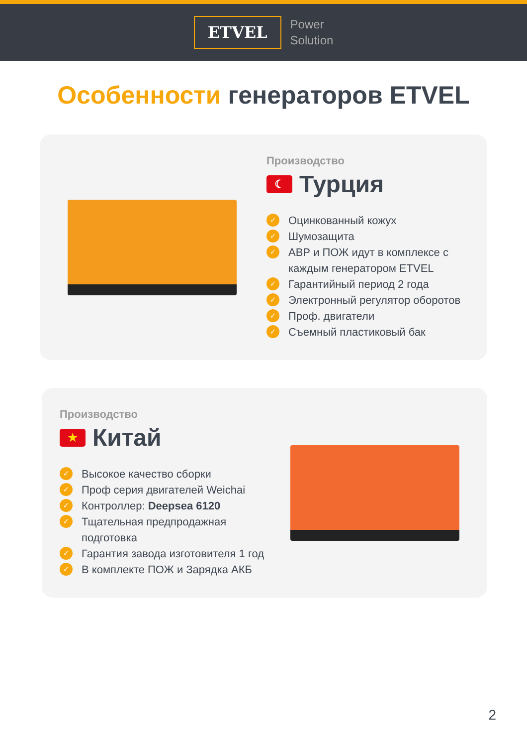ETVEL
Power
Solution
Особенности генераторов ETVEL
Производство
☾
Турция
✓ Оцинкованный кожух
✓ Шумозащита
✓ АВР и ПОЖ идут в комплексе с каждым генератором ETVEL
✓ Гарантийный период 2 года
✓ Электронный регулятор оборотов
✓ Проф. двигатели
✓ Съемный пластиковый бак
Производство
★
Китай
✓ Высокое качество сборки
✓ Проф серия двигателей Weichai
✓ Контроллер: Deepsea 6120
✓ Тщательная предпродажная подготовка
✓ Гарантия завода изготовителя 1 год
✓ В комплекте ПОЖ и Зарядка АКБ
2